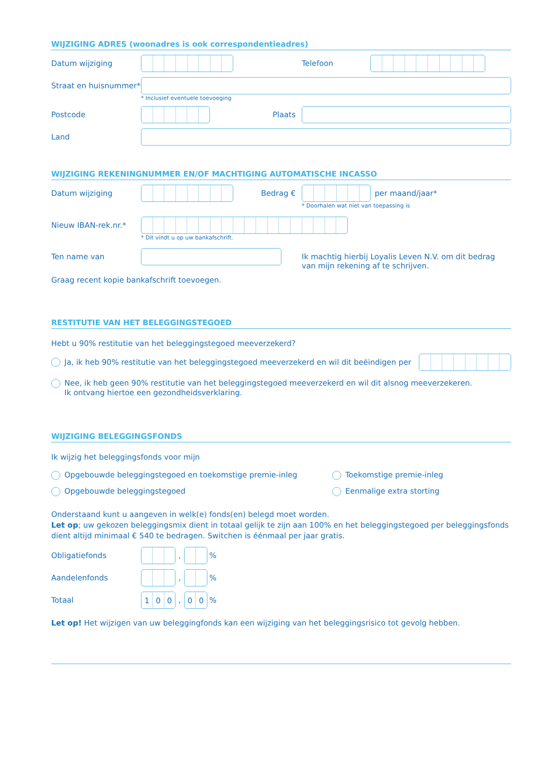WIJZIGING ADRES (woonadres is ook correspondentieadres)
Datum wijziging Telefoon
Straat en huisnummer*
* Inclusief eventuele toevoeging
Postcode Plaats
Land
WIJZIGING REKENINGNUMMER EN/OF MACHTIGING AUTOMATISCHE INCASSO
Datum wijziging Bedrag € per maand/jaar*
* Doorhalen wat niet van toepassing is
Nieuw IBAN-rek.nr.*
* Dit vindt u op uw bankafschrift.
Ten name van Ik machtig hierbij Loyalis Leven N.V. om dit bedrag
van mijn rekening af te schrijven.
Graag recent kopie bankafschrift toevoegen.
RESTITUTIE VAN HET BELEGGINGSTEGOED
Hebt u 90% restitutie van het beleggingstegoed meeverzekerd?
Ja, ik heb 90% restitutie van het beleggingstegoed meeverzekerd en wil dit beëindigen per
Nee, ik heb geen 90% restitutie van het beleggingstegoed meeverzekerd en wil dit alsnog meeverzekeren.
Ik ontvang hiertoe een gezondheidsverklaring.
WIJZIGING BELEGGINGSFONDS
Ik wijzig het beleggingsfonds voor mijn
Opgebouwde beleggingstegoed en toekomstige premie-inleg
Opgebouwde beleggingstegoed
Toekomstige premie-inleg
Eenmalige extra storting
Onderstaand kunt u aangeven in welk(e) fonds(en) belegd moet worden.
Let op; uw gekozen beleggingsmix dient in totaal gelijk te zijn aan 100% en het beleggingstegoed per beleggingsfonds dient altijd minimaal € 540 te bedragen. Switchen is éénmaal per jaar gratis.
Obligatiefonds , %
Aandelenfonds , %
Totaal
100
,
00
%
Let op! Het wijzigen van uw beleggingfonds kan een wijziging van het beleggingsrisico tot gevolg hebben.